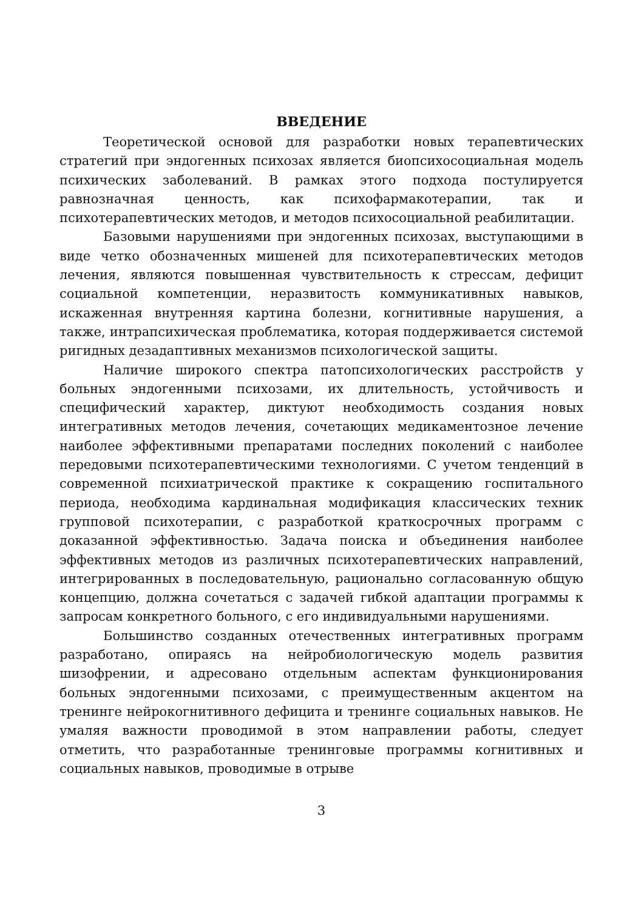ВВЕДЕНИЕ
Теоретической основой для разработки новых терапевтических стратегий при эндогенных психозах является биопсихосоциальная модель психических заболеваний. В рамках этого подхода постулируется равнозначная ценность, как психофармакотерапии, так и психотерапевтических методов, и методов психосоциальной реабилитации.
Базовыми нарушениями при эндогенных психозах, выступающими в виде четко обозначенных мишеней для психотерапевтических методов лечения, являются повышенная чувствительность к стрессам, дефицит социальной компетенции, неразвитость коммуникативных навыков, искаженная внутренняя картина болезни, когнитивные нарушения, а также, интрапсихическая проблематика, которая поддерживается системой ригидных дезадаптивных механизмов психологической защиты.
Наличие широкого спектра патопсихологических расстройств у больных эндогенными психозами, их длительность, устойчивость и специфический характер, диктуют необходимость создания новых интегративных методов лечения, сочетающих медикаментозное лечение наиболее эффективными препаратами последних поколений с наиболее передовыми психотерапевтическими технологиями. С учетом тенденций в современной психиатрической практике к сокращению госпитального периода, необходима кардинальная модификация классических техник групповой психотерапии, с разработкой краткосрочных программ с доказанной эффективностью. Задача поиска и объединения наиболее эффективных методов из различных психотерапевтических направлений, интегрированных в последовательную, рационально согласованную общую концепцию, должна сочетаться с задачей гибкой адаптации программы к запросам конкретного больного, с его индивидуальными нарушениями.
Большинство созданных отечественных интегративных программ разработано, опираясь на нейробиологическую модель развития шизофрении, и адресовано отдельным аспектам функционирования больных эндогенными психозами, с преимущественным акцентом на тренинге нейрокогнитивного дефицита и тренинге социальных навыков. Не умаляя важности проводимой в этом направлении работы, следует отметить, что разработанные тренинговые программы когнитивных и социальных навыков, проводимые в отрыве
3